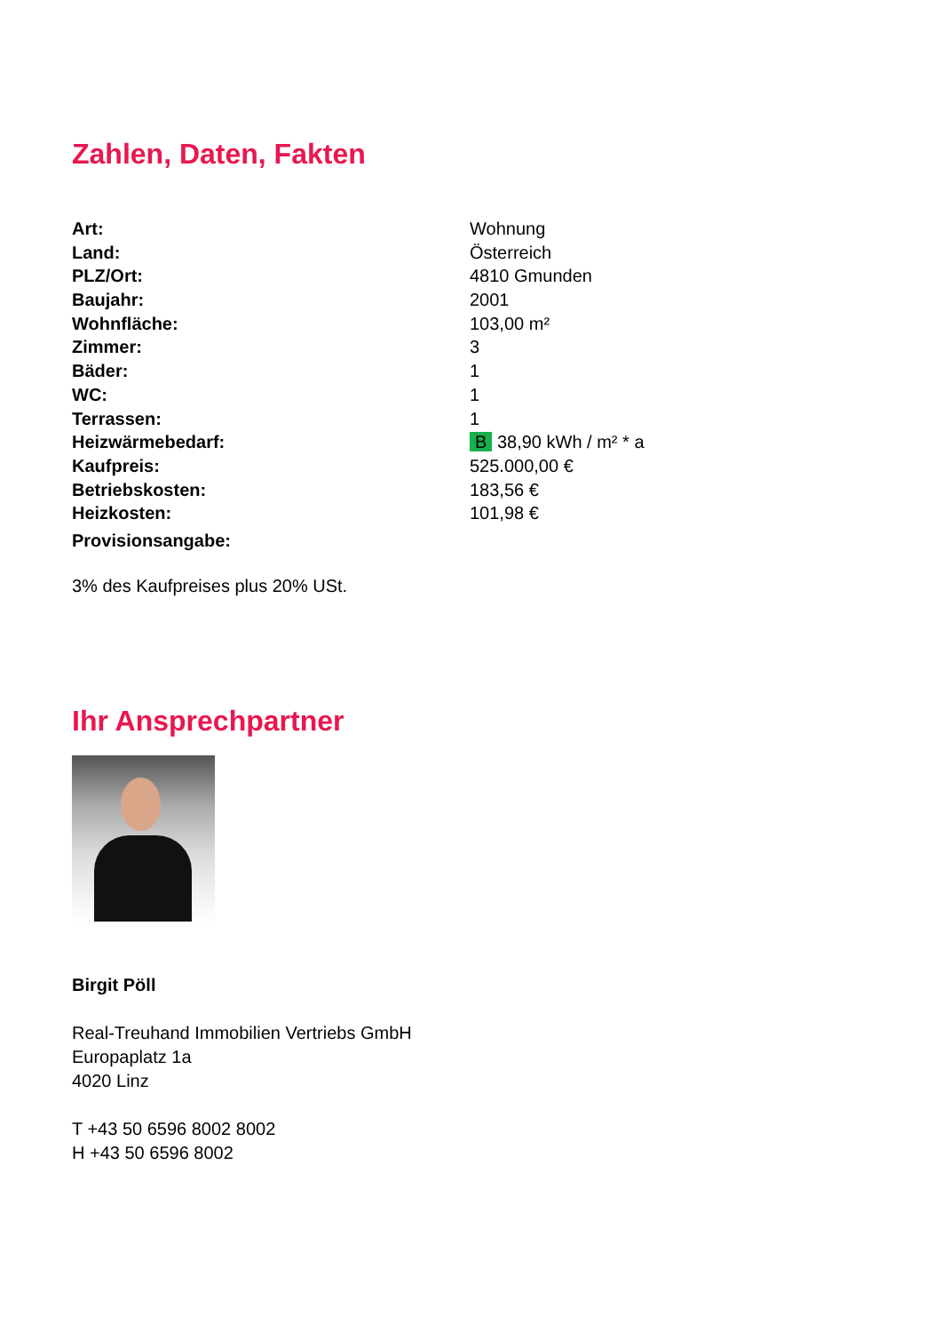Zahlen, Daten, Fakten
| Art: | Wohnung |
| Land: | Österreich |
| PLZ/Ort: | 4810 Gmunden |
| Baujahr: | 2001 |
| Wohnfläche: | 103,00 m² |
| Zimmer: | 3 |
| Bäder: | 1 |
| WC: | 1 |
| Terrassen: | 1 |
| Heizwärmebedarf: | B 38,90 kWh / m² * a |
| Kaufpreis: | 525.000,00 € |
| Betriebskosten: | 183,56 € |
| Heizkosten: | 101,98 € |
| Provisionsangabe: | |
3% des Kaufpreises plus 20% USt.
Ihr Ansprechpartner
Birgit Pöll
Real-Treuhand Immobilien Vertriebs GmbH
Europaplatz 1a
4020 Linz
T +43 50 6596 8002 8002
H +43 50 6596 8002